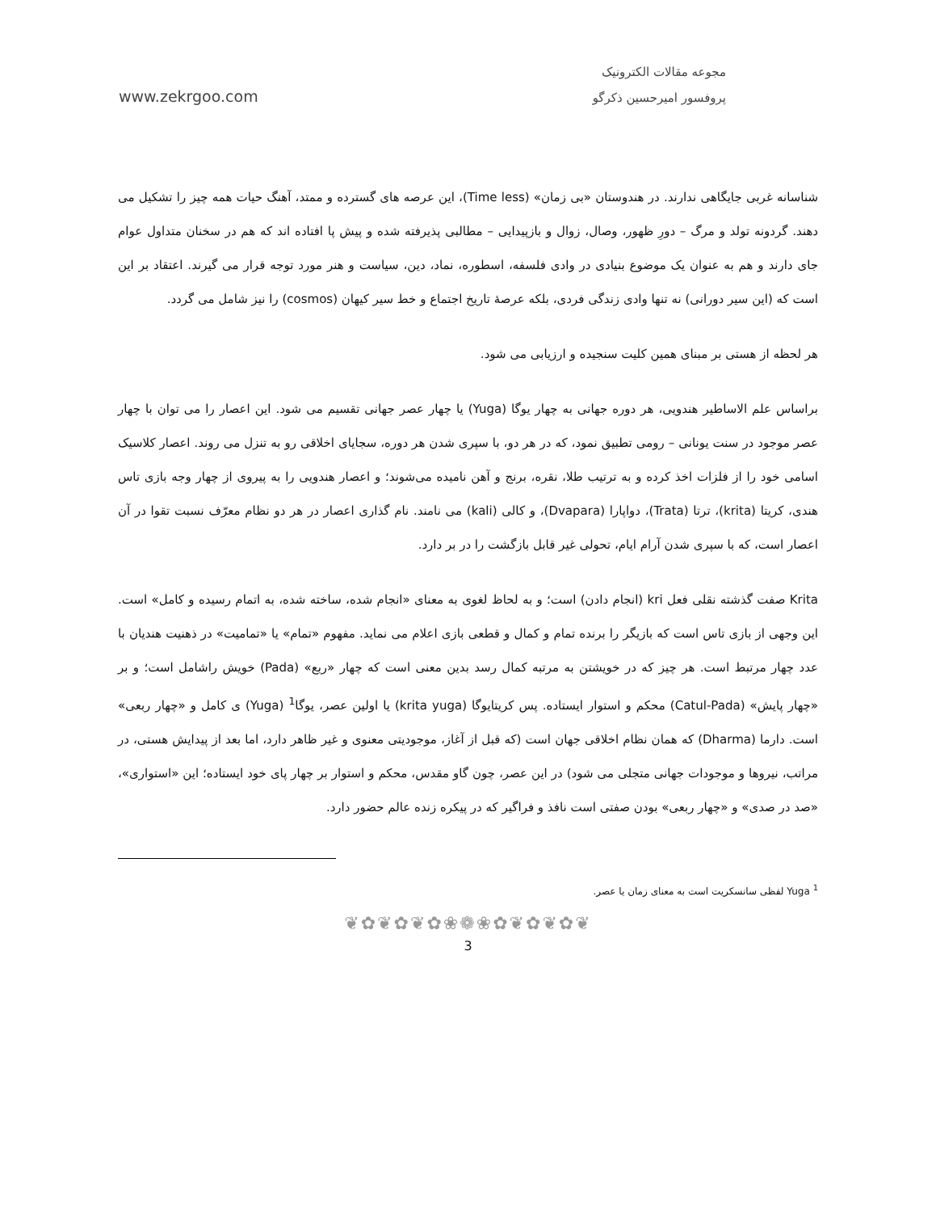مجوعه مقالات الکترونیک
پروفسور امیرحسین ذکرگو www.zekrgoo.com
شناسانه غربی جایگاهی ندارند. در هندوستان «بی زمان» (Time less)، این عرصه های گسترده و ممتد، آهنگ حیات همه چیز را تشکیل می دهند. گردونه تولد و مرگ – دورِ ظهور، وصال، زوال و بازپیدایی – مطالبی پذیرفته شده و پیش پا افتاده اند که هم در سخنان متداول عوام جای دارند و هم به عنوان یک موضوع بنیادی در وادی فلسفه، اسطوره، نماد، دین، سیاست و هنر مورد توجه قرار می گیرند. اعتقاد بر این است که (این سیر دورانی) نه تنها وادی زندگی فردی، بلکه عرصهٔ تاریخ اجتماع و خط سیر کیهان (cosmos) را نیز شامل می گردد.
هر لحظه از هستی بر مبنای همین کلیت سنجیده و ارزیابی می شود.
براساس علم الاساطیر هندویی، هر دوره جهانی به چهار یوگا (Yuga) یا چهار عصر جهانی تقسیم می شود. این اعصار را می توان با چهار عصر موجود در سنت یونانی – رومی تطبیق نمود، که در هر دو، با سپری شدن هر دوره، سجایای اخلاقی رو به تنزل می روند. اعصار کلاسیک اسامی خود را از فلزات اخذ کرده و به ترتیب طلا، نقره، برنج و آهن نامیده می‌شوند؛ و اعصار هندویی را به پیروی از چهار وجه بازی تاس هندی، کریتا (krita)، ترتا (Trata)، دواپارا (Dvapara)، و کالی (kali) می نامند. نام گذاری اعصار در هر دو نظام معرّف نسبت تقوا در آن اعصار است، که با سپری شدن آرام ایام، تحولی غیر قابل بازگشت را در بر دارد.
Krita صفت گذشته نقلی فعل kri (انجام دادن) است؛ و به لحاظ لغوی به معنای «انجام شده، ساخته شده، به اتمام رسیده و کامل» است. این وجهی از بازی تاس است که بازیگر را برنده تمام و کمال و قطعی بازی اعلام می نماید. مفهوم «تمام» یا «تمامیت» در ذهنیت هندیان با عدد چهار مرتبط است. هر چیز که در خویشتن به مرتبه کمال رسد بدین معنی است که چهار «ربع» (Pada) خویش راشامل است؛ و بر «چهار پایش» (Catul-Pada) محکم و استوار ایستاده. پس کریتایوگا (krita yuga) یا اولین عصر، یوگا<sup>1</sup> (Yuga) ی کامل و «چهار ربعی» است. دارما (Dharma) که همان نظام اخلاقی جهان است (که قبل از آغاز، موجودیتی معنوی و غیر ظاهر دارد، اما بعد از پیدایش هستی، در مراتب، نیروها و موجودات جهانی متجلی می شود) در این عصر، چون گاو مقدس، محکم و استوار بر چهار پای خود ایستاده؛ این «استواری»، «صد در صدی» و «چهار ربعی» بودن صفتی است نافذ و فراگیر که در پیکره زنده عالم حضور دارد.
<sup>1</sup> Yuga لفظی سانسکریت است به معنای زمان یا عصر.
❦✿❦✿❦✿❀❁❀✿❦✿❦✿❦
3